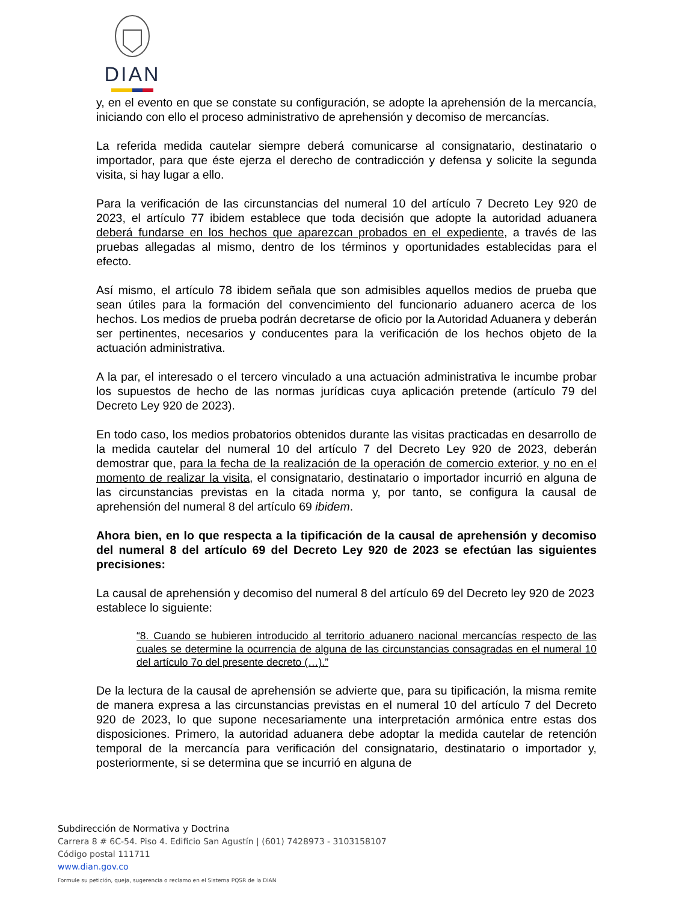DIAN
y, en el evento en que se constate su configuración, se adopte la aprehensión de la mercancía, iniciando con ello el proceso administrativo de aprehensión y decomiso de mercancías.
La referida medida cautelar siempre deberá comunicarse al consignatario, destinatario o importador, para que éste ejerza el derecho de contradicción y defensa y solicite la segunda visita, si hay lugar a ello.
Para la verificación de las circunstancias del numeral 10 del artículo 7 Decreto Ley 920 de 2023, el artículo 77 ibidem establece que toda decisión que adopte la autoridad aduanera deberá fundarse en los hechos que aparezcan probados en el expediente, a través de las pruebas allegadas al mismo, dentro de los términos y oportunidades establecidas para el efecto.
Así mismo, el artículo 78 ibidem señala que son admisibles aquellos medios de prueba que sean útiles para la formación del convencimiento del funcionario aduanero acerca de los hechos. Los medios de prueba podrán decretarse de oficio por la Autoridad Aduanera y deberán ser pertinentes, necesarios y conducentes para la verificación de los hechos objeto de la actuación administrativa.
A la par, el interesado o el tercero vinculado a una actuación administrativa le incumbe probar los supuestos de hecho de las normas jurídicas cuya aplicación pretende (artículo 79 del Decreto Ley 920 de 2023).
En todo caso, los medios probatorios obtenidos durante las visitas practicadas en desarrollo de la medida cautelar del numeral 10 del artículo 7 del Decreto Ley 920 de 2023, deberán demostrar que, para la fecha de la realización de la operación de comercio exterior, y no en el momento de realizar la visita, el consignatario, destinatario o importador incurrió en alguna de las circunstancias previstas en la citada norma y, por tanto, se configura la causal de aprehensión del numeral 8 del artículo 69 ibidem.
Ahora bien, en lo que respecta a la tipificación de la causal de aprehensión y decomiso del numeral 8 del artículo 69 del Decreto Ley 920 de 2023 se efectúan las siguientes precisiones:
La causal de aprehensión y decomiso del numeral 8 del artículo 69 del Decreto ley 920 de 2023 establece lo siguiente:
“8. Cuando se hubieren introducido al territorio aduanero nacional mercancías respecto de las cuales se determine la ocurrencia de alguna de las circunstancias consagradas en el numeral 10 del artículo 7o del presente decreto (…).”
De la lectura de la causal de aprehensión se advierte que, para su tipificación, la misma remite de manera expresa a las circunstancias previstas en el numeral 10 del artículo 7 del Decreto 920 de 2023, lo que supone necesariamente una interpretación armónica entre estas dos disposiciones. Primero, la autoridad aduanera debe adoptar la medida cautelar de retención temporal de la mercancía para verificación del consignatario, destinatario o importador y, posteriormente, si se determina que se incurrió en alguna de
Subdirección de Normativa y Doctrina
Carrera 8 # 6C-54. Piso 4. Edificio San Agustín | (601) 7428973 - 3103158107
Código postal 111711
www.dian.gov.co
Formule su petición, queja, sugerencia o reclamo en el Sistema PQSR de la DIAN